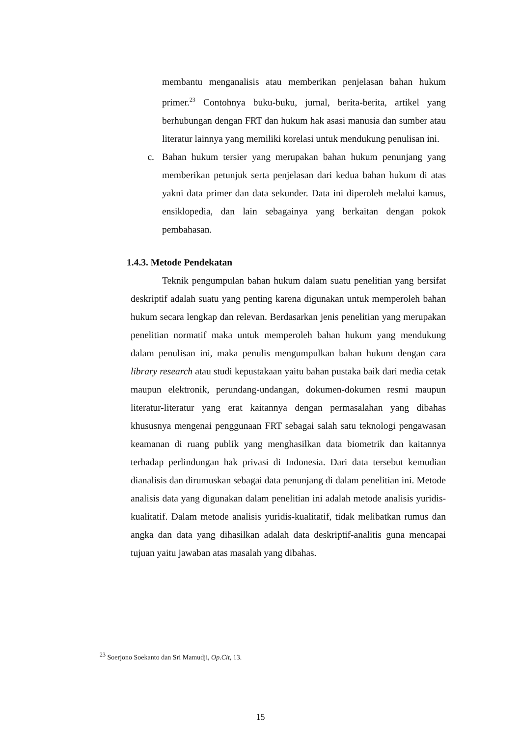membantu menganalisis atau memberikan penjelasan bahan hukum primer.<sup>23</sup> Contohnya buku-buku, jurnal, berita-berita, artikel yang berhubungan dengan FRT dan hukum hak asasi manusia dan sumber atau literatur lainnya yang memiliki korelasi untuk mendukung penulisan ini.
c. Bahan hukum tersier yang merupakan bahan hukum penunjang yang memberikan petunjuk serta penjelasan dari kedua bahan hukum di atas yakni data primer dan data sekunder. Data ini diperoleh melalui kamus, ensiklopedia, dan lain sebagainya yang berkaitan dengan pokok pembahasan.
1.4.3. Metode Pendekatan
Teknik pengumpulan bahan hukum dalam suatu penelitian yang bersifat deskriptif adalah suatu yang penting karena digunakan untuk memperoleh bahan hukum secara lengkap dan relevan. Berdasarkan jenis penelitian yang merupakan penelitian normatif maka untuk memperoleh bahan hukum yang mendukung dalam penulisan ini, maka penulis mengumpulkan bahan hukum dengan cara library research atau studi kepustakaan yaitu bahan pustaka baik dari media cetak maupun elektronik, perundang-undangan, dokumen-dokumen resmi maupun literatur-literatur yang erat kaitannya dengan permasalahan yang dibahas khususnya mengenai penggunaan FRT sebagai salah satu teknologi pengawasan keamanan di ruang publik yang menghasilkan data biometrik dan kaitannya terhadap perlindungan hak privasi di Indonesia. Dari data tersebut kemudian dianalisis dan dirumuskan sebagai data penunjang di dalam penelitian ini. Metode analisis data yang digunakan dalam penelitian ini adalah metode analisis yuridis-kualitatif. Dalam metode analisis yuridis-kualitatif, tidak melibatkan rumus dan angka dan data yang dihasilkan adalah data deskriptif-analitis guna mencapai tujuan yaitu jawaban atas masalah yang dibahas.
<sup>23</sup> Soerjono Soekanto dan Sri Mamudji, Op.Cit, 13.
15